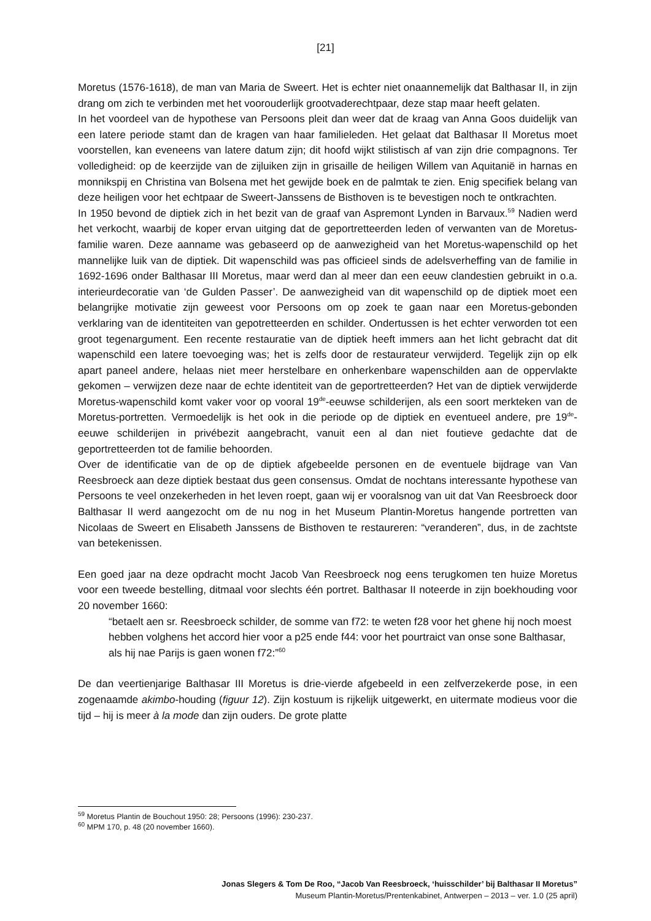[21]
Moretus (1576-1618), de man van Maria de Sweert. Het is echter niet onaannemelijk dat Balthasar II, in zijn drang om zich te verbinden met het voorouderlijk grootvaderechtpaar, deze stap maar heeft gelaten.
In het voordeel van de hypothese van Persoons pleit dan weer dat de kraag van Anna Goos duidelijk van een latere periode stamt dan de kragen van haar familieleden. Het gelaat dat Balthasar II Moretus moet voorstellen, kan eveneens van latere datum zijn; dit hoofd wijkt stilistisch af van zijn drie compagnons. Ter volledigheid: op de keerzijde van de zijluiken zijn in grisaille de heiligen Willem van Aquitanië in harnas en monnikspij en Christina van Bolsena met het gewijde boek en de palmtak te zien. Enig specifiek belang van deze heiligen voor het echtpaar de Sweert-Janssens de Bisthoven is te bevestigen noch te ontkrachten.
In 1950 bevond de diptiek zich in het bezit van de graaf van Aspremont Lynden in Barvaux.<sup>59</sup> Nadien werd het verkocht, waarbij de koper ervan uitging dat de geportretteerden leden of verwanten van de Moretus-familie waren. Deze aanname was gebaseerd op de aanwezigheid van het Moretus-wapenschild op het mannelijke luik van de diptiek. Dit wapenschild was pas officieel sinds de adelsverheffing van de familie in 1692-1696 onder Balthasar III Moretus, maar werd dan al meer dan een eeuw clandestien gebruikt in o.a. interieurdecoratie van ‘de Gulden Passer’. De aanwezigheid van dit wapenschild op de diptiek moet een belangrijke motivatie zijn geweest voor Persoons om op zoek te gaan naar een Moretus-gebonden verklaring van de identiteiten van gepotretteerden en schilder. Ondertussen is het echter verworden tot een groot tegenargument. Een recente restauratie van de diptiek heeft immers aan het licht gebracht dat dit wapenschild een latere toevoeging was; het is zelfs door de restaurateur verwijderd. Tegelijk zijn op elk apart paneel andere, helaas niet meer herstelbare en onherkenbare wapenschilden aan de oppervlakte gekomen – verwijzen deze naar de echte identiteit van de geportretteerden? Het van de diptiek verwijderde Moretus-wapenschild komt vaker voor op vooral 19<sup>de</sup>-eeuwse schilderijen, als een soort merkteken van de Moretus-portretten. Vermoedelijk is het ook in die periode op de diptiek en eventueel andere, pre 19<sup>de</sup>-eeuwe schilderijen in privébezit aangebracht, vanuit een al dan niet foutieve gedachte dat de geportretteerden tot de familie behoorden.
Over de identificatie van de op de diptiek afgebeelde personen en de eventuele bijdrage van Van Reesbroeck aan deze diptiek bestaat dus geen consensus. Omdat de nochtans interessante hypothese van Persoons te veel onzekerheden in het leven roept, gaan wij er vooralsnog van uit dat Van Reesbroeck door Balthasar II werd aangezocht om de nu nog in het Museum Plantin-Moretus hangende portretten van Nicolaas de Sweert en Elisabeth Janssens de Bisthoven te restaureren: “veranderen”, dus, in de zachtste van betekenissen.
Een goed jaar na deze opdracht mocht Jacob Van Reesbroeck nog eens terugkomen ten huize Moretus voor een tweede bestelling, ditmaal voor slechts één portret. Balthasar II noteerde in zijn boekhouding voor 20 november 1660:
“betaelt aen sr. Reesbroeck schilder, de somme van f72: te weten f28 voor het ghene hij noch moest hebben volghens het accord hier voor a p25 ende f44: voor het pourtraict van onse sone Balthasar, als hij nae Parijs is gaen wonen f72:”<sup>60</sup>
De dan veertienjarige Balthasar III Moretus is drie-vierde afgebeeld in een zelfverzekerde pose, in een zogenaamde akimbo-houding (figuur 12). Zijn kostuum is rijkelijk uitgewerkt, en uitermate modieus voor die tijd – hij is meer à la mode dan zijn ouders. De grote platte
<sup>59</sup> Moretus Plantin de Bouchout 1950: 28; Persoons (1996): 230-237.
<sup>60</sup> MPM 170, p. 48 (20 november 1660).
Jonas Slegers & Tom De Roo, “Jacob Van Reesbroeck, ‘huisschilder’ bij Balthasar II Moretus”
Museum Plantin-Moretus/Prentenkabinet, Antwerpen – 2013 – ver. 1.0 (25 april)